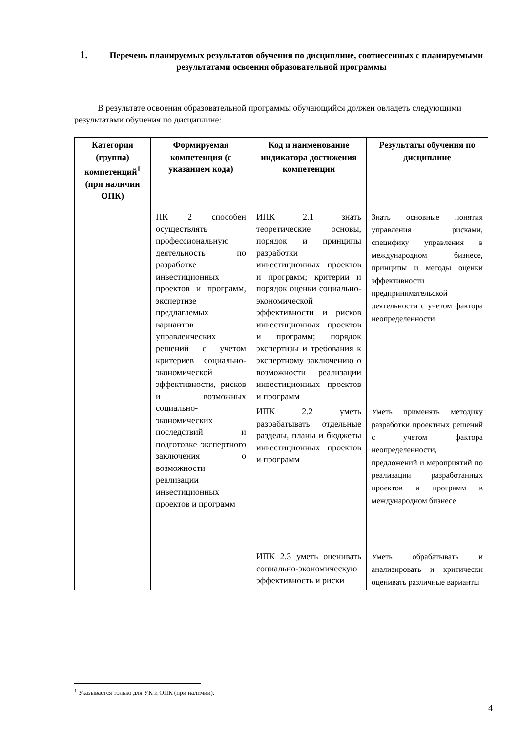1. Перечень планируемых результатов обучения по дисциплине, соотнесенных с планируемыми результатами освоения образовательной программы
В результате освоения образовательной программы обучающийся должен овладеть следующими результатами обучения по дисциплине:
| Категория (группа) компетенций<sup>1</sup> (при наличии ОПК) | Формируемая компетенция (с указанием кода) | Код и наименование индикатора достижения компетенции | Результаты обучения по дисциплине |
| --- | --- | --- | --- |
| | ПК 2 способен осуществлять профессиональную деятельность по разработке инвестиционных проектов и программ, экспертизе предлагаемых вариантов управленческих решений с учетом критериев социально-экономической эффективности, рисков и возможных социально-экономических последствий и подготовке экспертного заключения о возможности реализации инвестиционных проектов и программ | ИПК 2.1 знать теоретические основы, порядок и принципы разработки инвестиционных проектов и программ; критерии и порядок оценки социально-экономической эффективности и рисков инвестиционных проектов и программ; порядок экспертизы и требования к экспертному заключению о возможности реализации инвестиционных проектов и программ | Знать основные понятия управления рисками, специфику управления в международном бизнесе, принципы и методы оценки эффективности предпринимательской деятельности с учетом фактора неопределенности |
| | | ИПК 2.2 уметь разрабатывать отдельные разделы, планы и бюджеты инвестиционных проектов и программ | Уметь применять методику разработки проектных решений с учетом фактора неопределенности, предложений и мероприятий по реализации разработанных проектов и программ в международном бизнесе |
| | | ИПК 2.3 уметь оценивать социально-экономическую эффективность и риски | Уметь обрабатывать и анализировать и критически оценивать различные варианты |
<sup>1</sup> Указывается только для УК и ОПК (при наличии).
4